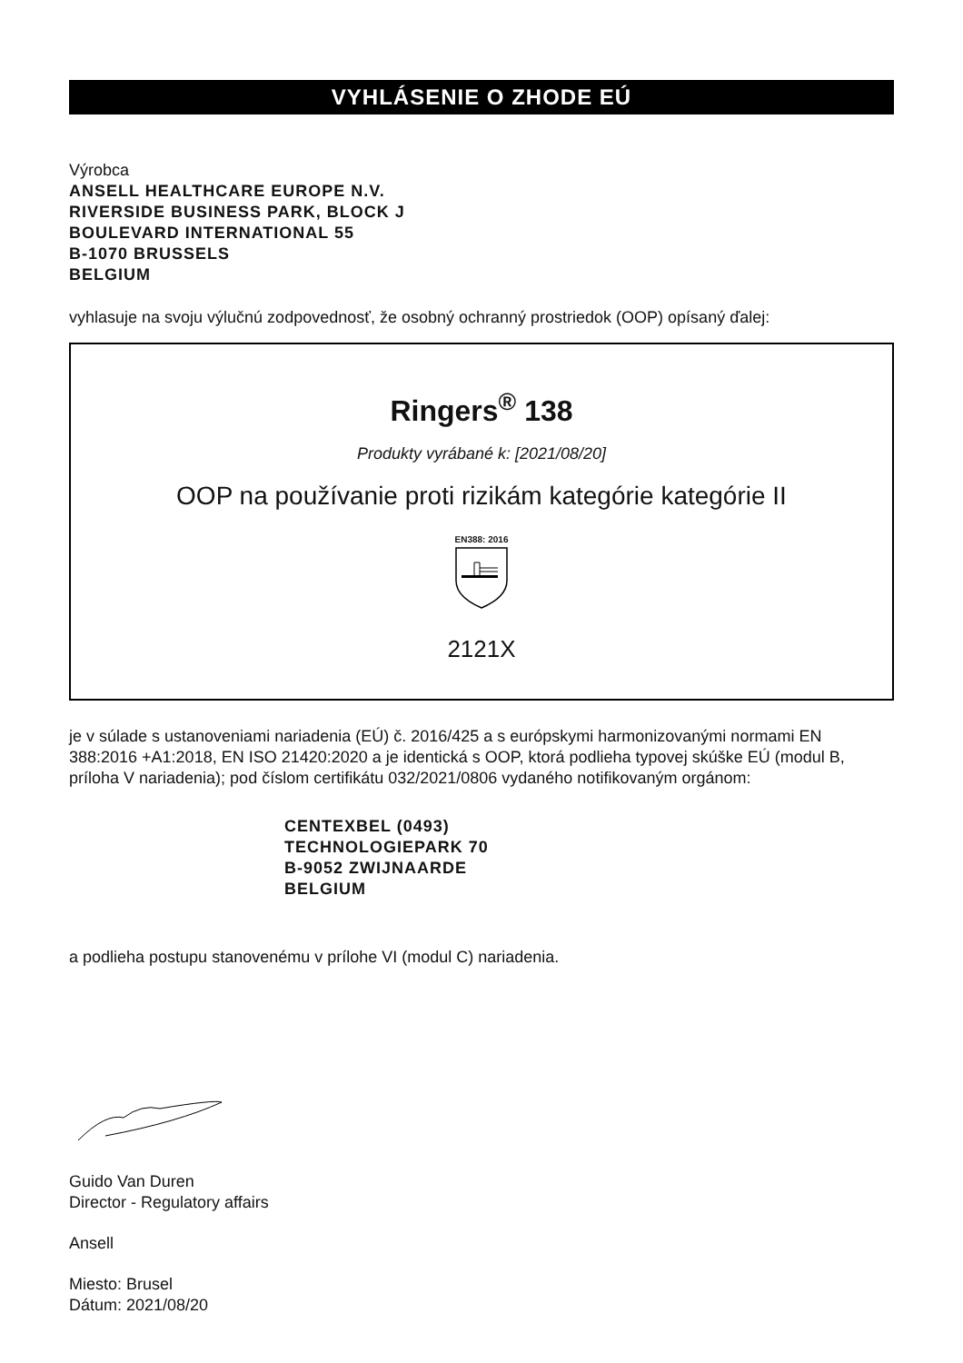VYHLÁSENIE O ZHODE EÚ
Výrobca
ANSELL HEALTHCARE EUROPE N.V.
RIVERSIDE BUSINESS PARK, BLOCK J
BOULEVARD INTERNATIONAL 55
B-1070 BRUSSELS
BELGIUM
vyhlasuje na svoju výlučnú zodpovednosť, že osobný ochranný prostriedok (OOP) opísaný ďalej:
Ringers<sup>®</sup> 138
Produkty vyrábané k: [2021/08/20]
OOP na používanie proti rizikám kategórie kategórie II
EN388: 2016
2121X
je v súlade s ustanoveniami nariadenia (EÚ) č. 2016/425 a s európskymi harmonizovanými normami EN 388:2016 +A1:2018, EN ISO 21420:2020 a je identická s OOP, ktorá podlieha typovej skúške EÚ (modul B, príloha V nariadenia); pod číslom certifikátu 032/2021/0806 vydaného notifikovaným orgánom:
CENTEXBEL (0493)
TECHNOLOGIEPARK 70
B-9052 ZWIJNAARDE
BELGIUM
a podlieha postupu stanovenému v prílohe VI (modul C) nariadenia.
Guido Van Duren
Director - Regulatory affairs
Ansell
Miesto: Brusel
Dátum: 2021/08/20